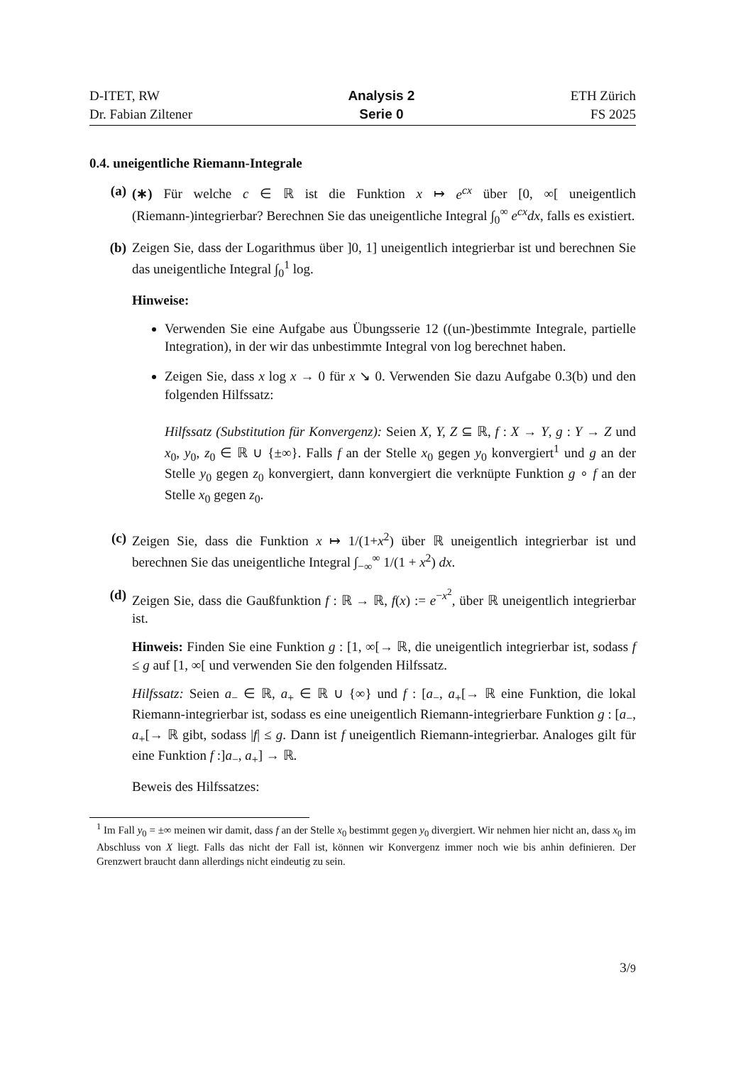D-ITET, RW
Dr. Fabian Ziltener
Analysis 2
Serie 0
ETH Zürich
FS 2025
0.4. uneigentliche Riemann-Integrale
(a) (∗) Für welche c ∈ ℝ ist die Funktion x ↦ e<sup>cx</sup> über [0, ∞[ uneigentlich (Riemann-)integrierbar? Berechnen Sie das uneigentliche Integral ∫<sub>0</sub><sup>∞</sup> e<sup>cx</sup>dx, falls es existiert.
(b) Zeigen Sie, dass der Logarithmus über ]0, 1] uneigentlich integrierbar ist und berechnen Sie das uneigentliche Integral ∫<sub>0</sub><sup>1</sup> log.
Hinweise:
Verwenden Sie eine Aufgabe aus Übungsserie 12 ((un-)bestimmte Integrale, partielle Integration), in der wir das unbestimmte Integral von log berechnet haben.
Zeigen Sie, dass x log x → 0 für x ↘ 0. Verwenden Sie dazu Aufgabe 0.3(b) und den folgenden Hilfssatz:
Hilfssatz (Substitution für Konvergenz): Seien X, Y, Z ⊆ ℝ, f : X → Y, g : Y → Z und x<sub>0</sub>, y<sub>0</sub>, z<sub>0</sub> ∈ ℝ ∪ {±∞}. Falls f an der Stelle x<sub>0</sub> gegen y<sub>0</sub> konvergiert<sup>1</sup> und g an der Stelle y<sub>0</sub> gegen z<sub>0</sub> konvergiert, dann konvergiert die verknüpte Funktion g ∘ f an der Stelle x<sub>0</sub> gegen z<sub>0</sub>.
(c) Zeigen Sie, dass die Funktion x ↦ 1/(1+x<sup>2</sup>) über ℝ uneigentlich integrierbar ist und berechnen Sie das uneigentliche Integral ∫<sub>−∞</sub><sup>∞</sup> 1/(1 + x<sup>2</sup>) dx.
(d) Zeigen Sie, dass die Gaußfunktion f : ℝ → ℝ, f(x) := e<sup>−x<sup>2</sup></sup>, über ℝ uneigentlich integrierbar ist.
Hinweis: Finden Sie eine Funktion g : [1, ∞[→ ℝ, die uneigentlich integrierbar ist, sodass f ≤ g auf [1, ∞[ und verwenden Sie den folgenden Hilfssatz.
Hilfssatz: Seien a<sub>−</sub> ∈ ℝ, a<sub>+</sub> ∈ ℝ ∪ {∞} und f : [a<sub>−</sub>, a<sub>+</sub>[→ ℝ eine Funktion, die lokal Riemann-integrierbar ist, sodass es eine uneigentlich Riemann-integrierbare Funktion g : [a<sub>−</sub>, a<sub>+</sub>[→ ℝ gibt, sodass |f| ≤ g. Dann ist f uneigentlich Riemann-integrierbar. Analoges gilt für eine Funktion f :]a<sub>−</sub>, a<sub>+</sub>] → ℝ.
Beweis des Hilfssatzes:
<sup>1</sup> Im Fall y<sub>0</sub> = ±∞ meinen wir damit, dass f an der Stelle x<sub>0</sub> bestimmt gegen y<sub>0</sub> divergiert. Wir nehmen hier nicht an, dass x<sub>0</sub> im Abschluss von X liegt. Falls das nicht der Fall ist, können wir Konvergenz immer noch wie bis anhin definieren. Der Grenzwert braucht dann allerdings nicht eindeutig zu sein.
3/9